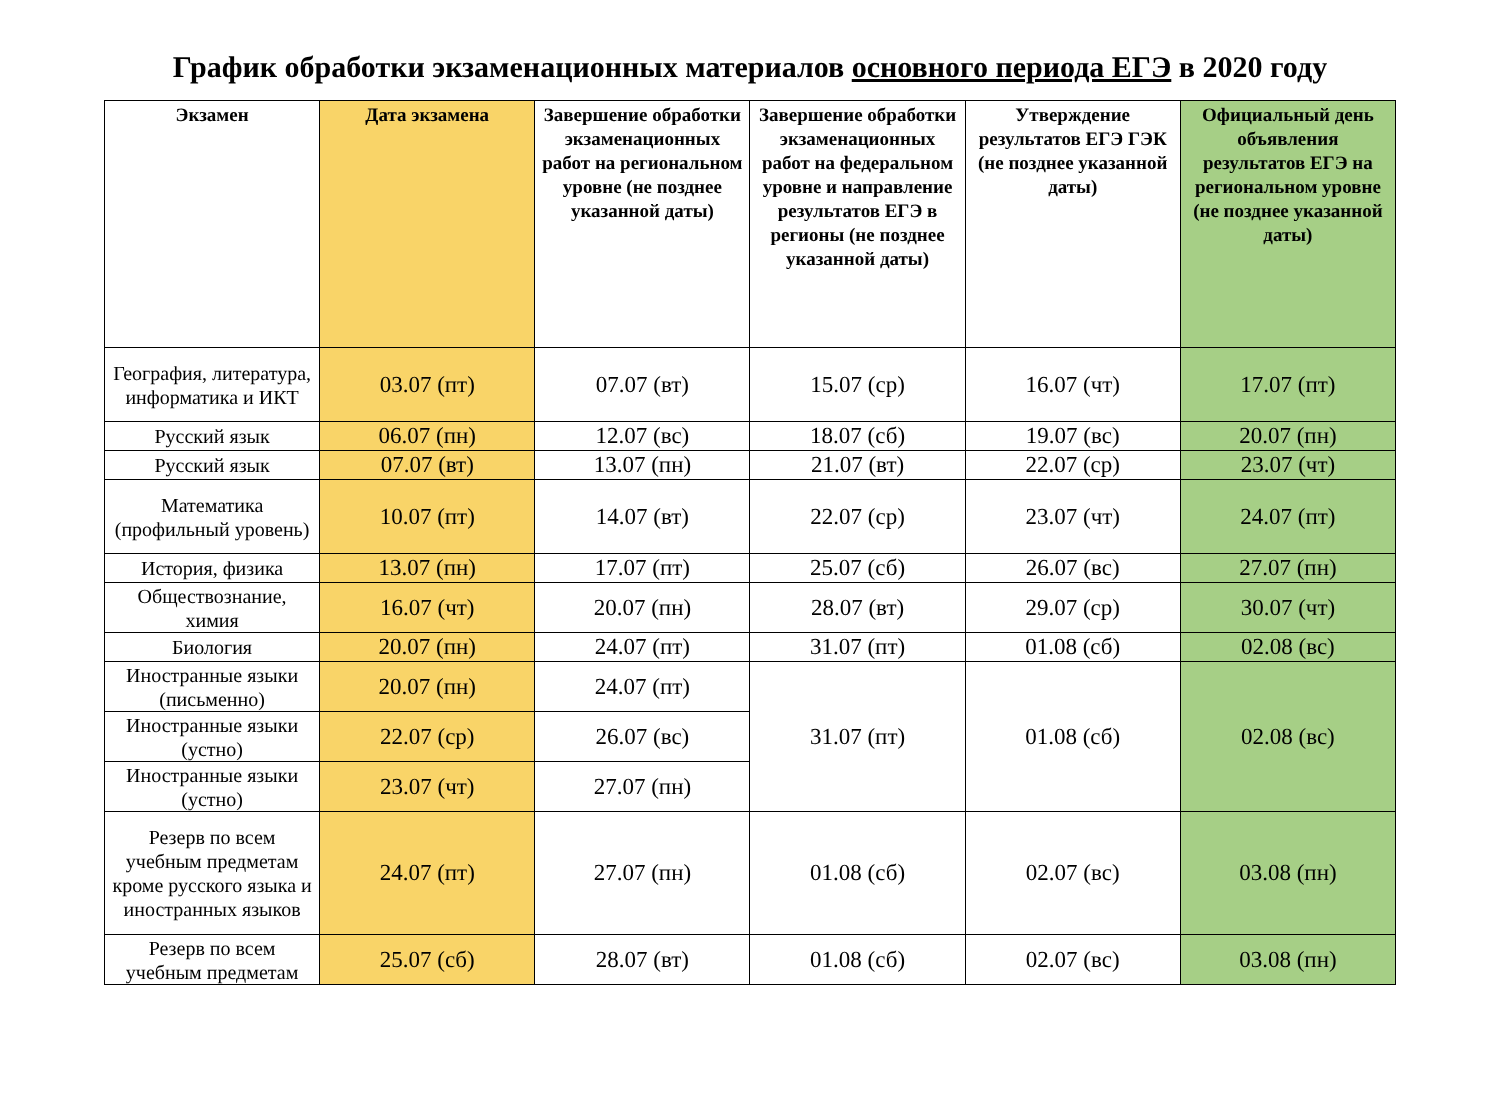График обработки экзаменационных материалов основного периода ЕГЭ в 2020 году
| Экзамен | Дата экзамена | Завершение обработки экзаменационных работ на региональном уровне (не позднее указанной даты) | Завершение обработки экзаменационных работ на федеральном уровне и направление результатов ЕГЭ в регионы (не позднее указанной даты) | Утверждение результатов ЕГЭ ГЭК (не позднее указанной даты) | Официальный день объявления результатов ЕГЭ на региональном уровне (не позднее указанной даты) |
| --- | --- | --- | --- | --- | --- |
| География, литература, информатика и ИКТ | 03.07 (пт) | 07.07 (вт) | 15.07 (ср) | 16.07 (чт) | 17.07 (пт) |
| Русский язык | 06.07 (пн) | 12.07 (вс) | 18.07 (сб) | 19.07 (вс) | 20.07 (пн) |
| Русский язык | 07.07 (вт) | 13.07 (пн) | 21.07 (вт) | 22.07 (ср) | 23.07 (чт) |
| Математика (профильный уровень) | 10.07 (пт) | 14.07 (вт) | 22.07 (ср) | 23.07 (чт) | 24.07 (пт) |
| История, физика | 13.07 (пн) | 17.07 (пт) | 25.07 (сб) | 26.07 (вс) | 27.07 (пн) |
| Обществознание, химия | 16.07 (чт) | 20.07 (пн) | 28.07 (вт) | 29.07 (ср) | 30.07 (чт) |
| Биология | 20.07 (пн) | 24.07 (пт) | 31.07 (пт) | 01.08 (сб) | 02.08 (вс) |
| Иностранные языки (письменно) | 20.07 (пн) | 24.07 (пт) | 31.07 (пт) | 01.08 (сб) | 02.08 (вс) |
| Иностранные языки (устно) | 22.07 (ср) | 26.07 (вс) | | | |
| Иностранные языки (устно) | 23.07 (чт) | 27.07 (пн) | | | |
| Резерв по всем учебным предметам кроме русского языка и иностранных языков | 24.07 (пт) | 27.07 (пн) | 01.08 (сб) | 02.07 (вс) | 03.08 (пн) |
| Резерв по всем учебным предметам | 25.07 (сб) | 28.07 (вт) | 01.08 (сб) | 02.07 (вс) | 03.08 (пн) |